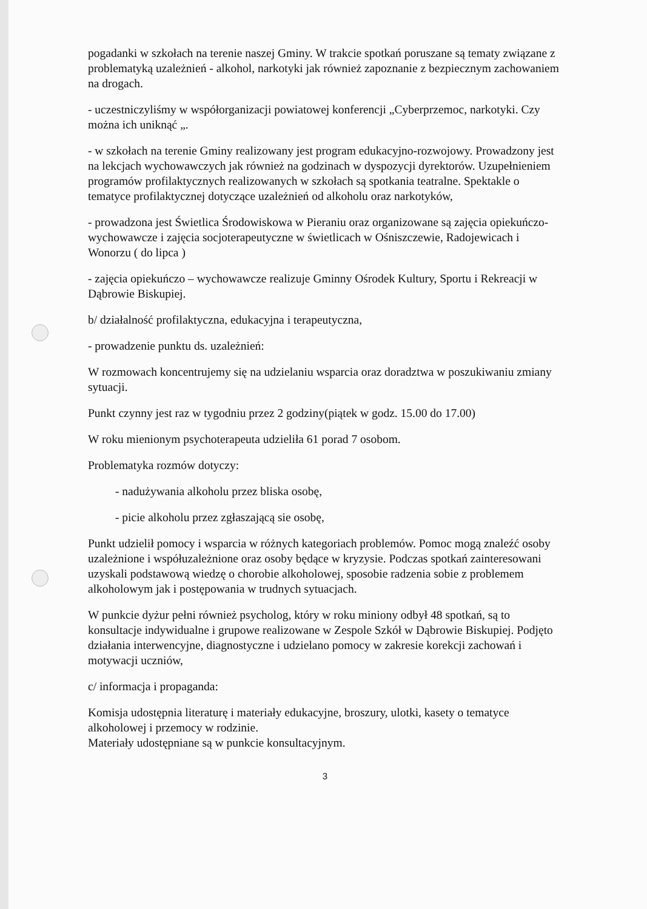pogadanki w szkołach na terenie naszej Gminy. W trakcie spotkań poruszane są tematy związane z problematyką uzależnień - alkohol, narkotyki jak również zapoznanie z bezpiecznym zachowaniem na drogach.
- uczestniczyliśmy w współorganizacji powiatowej konferencji „Cyberprzemoc, narkotyki. Czy można ich uniknąć „.
- w szkołach na terenie Gminy realizowany jest program edukacyjno-rozwojowy. Prowadzony jest na lekcjach wychowawczych jak również na godzinach w dyspozycji dyrektorów. Uzupełnieniem programów profilaktycznych realizowanych w szkołach są spotkania teatralne. Spektakle o tematyce profilaktycznej dotyczące uzależnień od alkoholu oraz narkotyków,
- prowadzona jest Świetlica Środowiskowa w Pieraniu oraz organizowane są zajęcia opiekuńczo-wychowawcze i zajęcia socjoterapeutyczne w świetlicach w Ośniszczewie, Radojewicach i Wonorzu ( do lipca )
- zajęcia opiekuńczo – wychowawcze realizuje Gminny Ośrodek Kultury, Sportu i Rekreacji w Dąbrowie Biskupiej.
b/ działalność profilaktyczna, edukacyjna i terapeutyczna,
- prowadzenie punktu ds. uzależnień:
W rozmowach koncentrujemy się na udzielaniu wsparcia oraz doradztwa w poszukiwaniu zmiany sytuacji.
Punkt czynny jest raz w tygodniu przez 2 godziny(piątek w godz. 15.00 do 17.00)
W roku mienionym psychoterapeuta udzieliła 61 porad 7 osobom.
Problematyka rozmów dotyczy:
- nadużywania alkoholu przez bliska osobę,
- picie alkoholu przez zgłaszającą sie osobę,
Punkt udzielił pomocy i wsparcia w różnych kategoriach problemów. Pomoc mogą znaleźć osoby uzależnione i współuzależnione oraz osoby będące w kryzysie. Podczas spotkań zainteresowani uzyskali podstawową wiedzę o chorobie alkoholowej, sposobie radzenia sobie z problemem alkoholowym jak i postępowania w trudnych sytuacjach.
W punkcie dyżur pełni również psycholog, który w roku miniony odbył 48 spotkań, są to konsultacje indywidualne i grupowe realizowane w Zespole Szkół w Dąbrowie Biskupiej. Podjęto działania interwencyjne, diagnostyczne i udzielano pomocy w zakresie korekcji zachowań i motywacji uczniów,
c/ informacja i propaganda:
Komisja udostępnia literaturę i materiały edukacyjne, broszury, ulotki, kasety o tematyce alkoholowej i przemocy w rodzinie.
Materiały udostępniane są w punkcie konsultacyjnym.
3